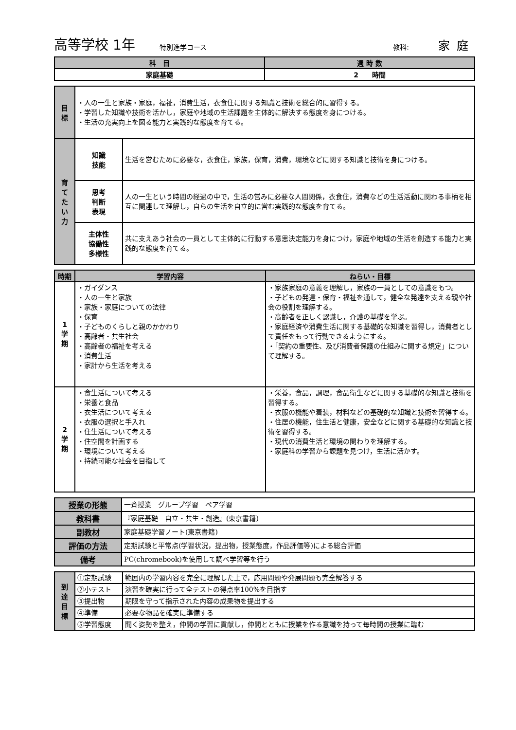高等学校 1年 特別進学コース 教科: 家庭
| 科 目 | 週 時 数 |
| --- | --- |
| 家庭基礎 | 2 時間 |
| 目 標 | ・人の一生と家族・家庭，福祉，消費生活，衣食住に関する知識と技術を総合的に習得する。 ・学習した知識や技術を活かし，家庭や地域の生活課題を主体的に解決する態度を身につける。 ・生活の充実向上を図る能力と実践的な態度を育てる。 | |
| 育 て た い 力 | 知識 技能 | 生活を営むために必要な，衣食住，家族，保育，消費，環境などに関する知識と技術を身につける。 |
| | 思考 判断 表現 | 人の一生という時間の経過の中で，生活の営みに必要な人間関係，衣食住，消費などの生活活動に関わる事柄を相互に関連して理解し，自らの生活を自立的に営む実践的な態度を育てる。 |
| | 主体性 協働性 多様性 | 共に支えあう社会の一員として主体的に行動する意思決定能力を身につけ，家庭や地域の生活を創造する能力と実践的な態度を育てる。 |
| 時期 | 学習内容 | ねらい・目標 |
| --- | --- | --- |
| 1 学 期 | ・ガイダンス ・人の一生と家族 ・家族・家庭についての法律 ・保育 ・子どものくらしと親のかかわり ・高齢者・共生社会 ・高齢者の福祉を考える ・消費生活 ・家計から生活を考える | ・家族家庭の意義を理解し，家族の一員としての意識をもつ。 ・子どもの発達・保育・福祉を通して，健全な発達を支える親や社会の役割を理解する。 ・高齢者を正しく認識し，介護の基礎を学ぶ。 ・家庭経済や消費生活に関する基礎的な知識を習得し，消費者として責任をもって行動できるようにする。 ・「契約の重要性、及び消費者保護の仕組みに関する規定」について理解する。 |
| 2 学 期 | ・食生活について考える ・栄養と食品 ・衣生活について考える ・衣服の選択と手入れ ・住生活について考える ・住空間を計画する ・環境について考える ・持続可能な社会を目指して | ・栄養，食品，調理，食品衛生などに関する基礎的な知識と技術を習得する。 ・衣服の機能や着装，材料などの基礎的な知識と技術を習得する。 ・住居の機能，住生活と健康，安全などに関する基礎的な知識と技術を習得する。 ・現代の消費生活と環境の関わりを理解する。 ・家庭科の学習から課題を見つけ，生活に活かす。 |
| 授業の形態 | 一斉授業 グループ学習 ペア学習 |
| 教科書 | 『家庭基礎 自立・共生・創造』(東京書籍) |
| 副教材 | 家庭基礎学習ノート(東京書籍) |
| 評価の方法 | 定期試験と平常点(学習状況，提出物，授業態度，作品評価等)による総合評価 |
| 備考 | PC(chromebook)を使用して調べ学習等を行う |
| 到 達 目 標 | ①定期試験 | 範囲内の学習内容を完全に理解した上で，応用問題や発展問題も完全解答する |
| | ②小テスト | 演習を確実に行って全テストの得点率100%を目指す |
| | ③提出物 | 期限を守って指示された内容の成果物を提出する |
| | ④準備 | 必要な物品を確実に準備する |
| | ⑤学習態度 | 聞く姿勢を整え，仲間の学習に貢献し，仲間とともに授業を作る意識を持って毎時間の授業に臨む |